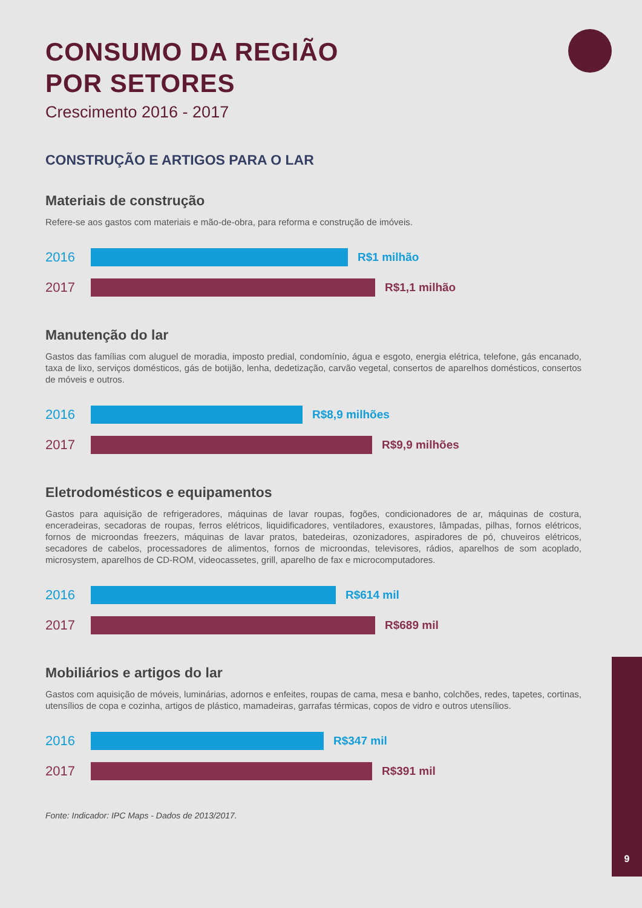CONSUMO DA REGIÃO
POR SETORES
Crescimento 2016 - 2017
CONSTRUÇÃO E ARTIGOS PARA O LAR
Materiais de construção
Refere-se aos gastos com materiais e mão-de-obra, para reforma e construção de imóveis.
2016
R$1 milhão
2017
R$1,1 milhão
Manutenção do lar
Gastos das famílias com aluguel de moradia, imposto predial, condomínio, água e esgoto, energia elétrica, telefone, gás encanado, taxa de lixo, serviços domésticos, gás de botijão, lenha, dedetização, carvão vegetal, consertos de aparelhos domésticos, consertos de móveis e outros.
2016
R$8,9 milhões
2017
R$9,9 milhões
Eletrodomésticos e equipamentos
Gastos para aquisição de refrigeradores, máquinas de lavar roupas, fogões, condicionadores de ar, máquinas de costura, enceradeiras, secadoras de roupas, ferros elétricos, liquidificadores, ventiladores, exaustores, lâmpadas, pilhas, fornos elétricos, fornos de microondas freezers, máquinas de lavar pratos, batedeiras, ozonizadores, aspiradores de pó, chuveiros elétricos, secadores de cabelos, processadores de alimentos, fornos de microondas, televisores, rádios, aparelhos de som acoplado, microsystem, aparelhos de CD-ROM, videocassetes, grill, aparelho de fax e microcomputadores.
2016
R$614 mil
2017
R$689 mil
Mobiliários e artigos do lar
Gastos com aquisição de móveis, luminárias, adornos e enfeites, roupas de cama, mesa e banho, colchões, redes, tapetes, cortinas, utensílios de copa e cozinha, artigos de plástico, mamadeiras, garrafas térmicas, copos de vidro e outros utensílios.
2016
R$347 mil
2017
R$391 mil
Fonte: Indicador: IPC Maps - Dados de 2013/2017.
9